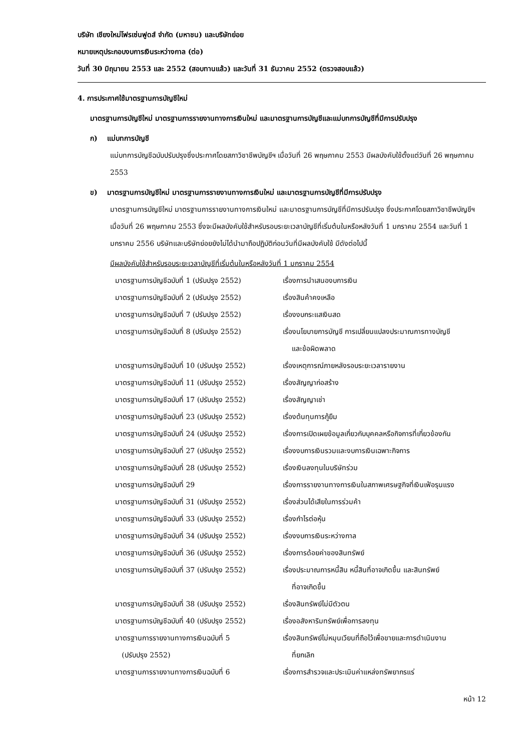บริษัท เชียงใหม่โฟรเซ่นฟูดส์ จำกัด (มหาชน) และบริษัทย่อย
หมายเหตุประกอบงบการเงินระหว่างกาล (ต่อ)
วันที่ 30 มิถุนายน 2553 และ 2552 (สอบทานแล้ว) และวันที่ 31 ธันวาคม 2552 (ตรวจสอบแล้ว)
4. การประกาศใช้มาตรฐานการบัญชีใหม่
มาตรฐานการบัญชีใหม่ มาตรฐานการรายงานทางการเงินใหม่ และมาตรฐานการบัญชีและแม่บทการบัญชีที่มีการปรับปรุง
ก) แม่บทการบัญชี
แม่บทการบัญชีฉบับปรับปรุงซึ่งประกาศโดยสภาวิชาชีพบัญชีฯ เมื่อวันที่ 26 พฤษภาคม 2553 มีผลบังคับใช้ตั้งแต่วันที่ 26 พฤษภาคม 2553
ข) มาตรฐานการบัญชีใหม่ มาตรฐานการรายงานทางการเงินใหม่ และมาตรฐานการบัญชีที่มีการปรับปรุง
มาตรฐานการบัญชีใหม่ มาตรฐานการรายงานทางการเงินใหม่ และมาตรฐานการบัญชีที่มีการปรับปรุง ซึ่งประกาศโดยสภาวิชาชีพบัญชีฯ เมื่อวันที่ 26 พฤษภาคม 2553 ซึ่งจะมีผลบังคับใช้สำหรับรอบระยะเวลาบัญชีที่เริ่มต้นในหรือหลังวันที่ 1 มกราคม 2554 และวันที่ 1 มกราคม 2556 บริษัทและบริษัทย่อยยังไม่ได้นำมาถือปฏิบัติก่อนวันที่มีผลบังคับใช้ มีดังต่อไปนี้
มีผลบังคับใช้สำหรับรอบระยะเวลาบัญชีที่เริ่มต้นในหรือหลังวันที่ 1 มกราคม 2554
| มาตรฐานการบัญชีฉบับที่ 1 (ปรับปรุง 2552) | เรื่องการนำเสนองบการเงิน |
| มาตรฐานการบัญชีฉบับที่ 2 (ปรับปรุง 2552) | เรื่องสินค้าคงเหลือ |
| มาตรฐานการบัญชีฉบับที่ 7 (ปรับปรุง 2552) | เรื่องงบกระแสเงินสด |
| มาตรฐานการบัญชีฉบับที่ 8 (ปรับปรุง 2552) | เรื่องนโยบายการบัญชี การเปลี่ยนแปลงประมาณการทางบัญชี และข้อผิดพลาด |
| มาตรฐานการบัญชีฉบับที่ 10 (ปรับปรุง 2552) | เรื่องเหตุการณ์ภายหลังรอบระยะเวลารายงาน |
| มาตรฐานการบัญชีฉบับที่ 11 (ปรับปรุง 2552) | เรื่องสัญญาก่อสร้าง |
| มาตรฐานการบัญชีฉบับที่ 17 (ปรับปรุง 2552) | เรื่องสัญญาเช่า |
| มาตรฐานการบัญชีฉบับที่ 23 (ปรับปรุง 2552) | เรื่องต้นทุนการกู้ยืม |
| มาตรฐานการบัญชีฉบับที่ 24 (ปรับปรุง 2552) | เรื่องการเปิดเผยข้อมูลเกี่ยวกับบุคคลหรือกิจการที่เกี่ยวข้องกัน |
| มาตรฐานการบัญชีฉบับที่ 27 (ปรับปรุง 2552) | เรื่องงบการเงินรวมและงบการเงินเฉพาะกิจการ |
| มาตรฐานการบัญชีฉบับที่ 28 (ปรับปรุง 2552) | เรื่องเงินลงทุนในบริษัทร่วม |
| มาตรฐานการบัญชีฉบับที่ 29 | เรื่องการรายงานทางการเงินในสภาพเศรษฐกิจที่เงินเฟ้อรุนแรง |
| มาตรฐานการบัญชีฉบับที่ 31 (ปรับปรุง 2552) | เรื่องส่วนได้เสียในการร่วมค้า |
| มาตรฐานการบัญชีฉบับที่ 33 (ปรับปรุง 2552) | เรื่องกำไรต่อหุ้น |
| มาตรฐานการบัญชีฉบับที่ 34 (ปรับปรุง 2552) | เรื่องงบการเงินระหว่างกาล |
| มาตรฐานการบัญชีฉบับที่ 36 (ปรับปรุง 2552) | เรื่องการด้อยค่าของสินทรัพย์ |
| มาตรฐานการบัญชีฉบับที่ 37 (ปรับปรุง 2552) | เรื่องประมาณการหนี้สิน หนี้สินที่อาจเกิดขึ้น และสินทรัพย์ ที่อาจเกิดขึ้น |
| มาตรฐานการบัญชีฉบับที่ 38 (ปรับปรุง 2552) | เรื่องสินทรัพย์ไม่มีตัวตน |
| มาตรฐานการบัญชีฉบับที่ 40 (ปรับปรุง 2552) | เรื่องอสังหาริมทรัพย์เพื่อการลงทุน |
| มาตรฐานการรายงานทางการเงินฉบับที่ 5 (ปรับปรุง 2552) | เรื่องสินทรัพย์ไม่หมุนเวียนที่ถือไว้เพื่อขายและการดำเนินงาน ที่ยกเลิก |
| มาตรฐานการรายงานทางการเงินฉบับที่ 6 | เรื่องการสำรวจและประเมินค่าแหล่งทรัพยากรแร่ |
หน้า 12